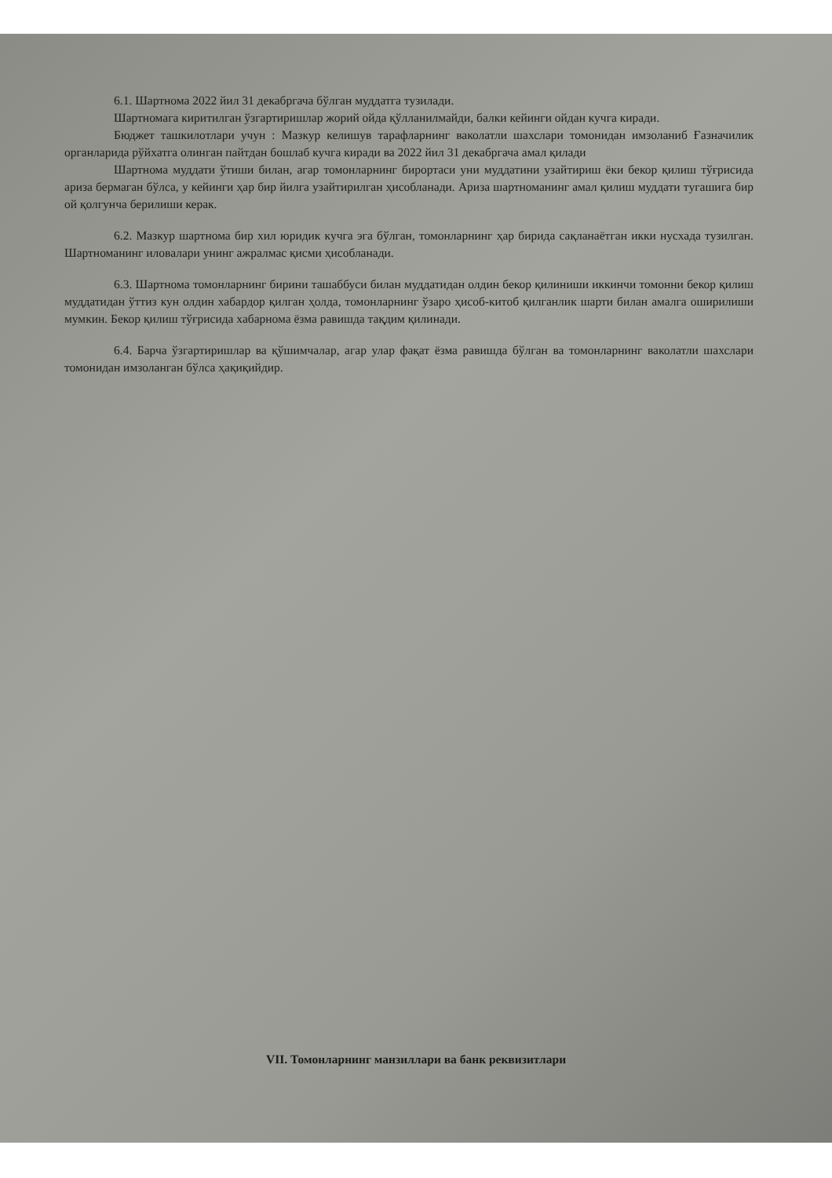6.1. Шартнома 2022 йил 31 декабргача бўлган муддатга тузилади.
Шартномага киритилган ўзгартиришлар жорий ойда қўлланилмайди, балки кейинги ойдан кучга киради.
Бюджет ташкилотлари учун : Мазкур келишув тарафларнинг ваколатли шахслари томонидан имзоланиб Ғазначилик органларида рўйхатга олинган пайтдан бошлаб кучга киради ва 2022 йил 31 декабргача амал қилади
Шартнома муддати ўтиши билан, агар томонларнинг бирортаси уни муддатини узайтириш ёки бекор қилиш тўғрисида ариза бермаган бўлса, у кейинги ҳар бир йилга узайтирилган ҳисобланади. Ариза шартноманинг амал қилиш муддати тугашига бир ой қолгунча берилиши керак.
6.2. Мазкур шартнома бир хил юридик кучга эга бўлган, томонларнинг ҳар бирида сақланаётган икки нусхада тузилган. Шартноманинг иловалари унинг ажралмас қисми ҳисобланади.
6.3. Шартнома томонларнинг бирини ташаббуси билан муддатидан олдин бекор қилиниши иккинчи томонни бекор қилиш муддатидан ўттиз кун олдин хабардор қилган ҳолда, томонларнинг ўзаро ҳисоб-китоб қилганлик шарти билан амалга оширилиши мумкин. Бекор қилиш тўғрисида хабарнома ёзма равишда тақдим қилинади.
6.4. Барча ўзгартиришлар ва қўшимчалар, агар улар фақат ёзма равишда бўлган ва томонларнинг ваколатли шахслари томонидан имзоланган бўлса ҳақиқийдир.
VII. Томонларнинг манзиллари ва банк реквизитлари